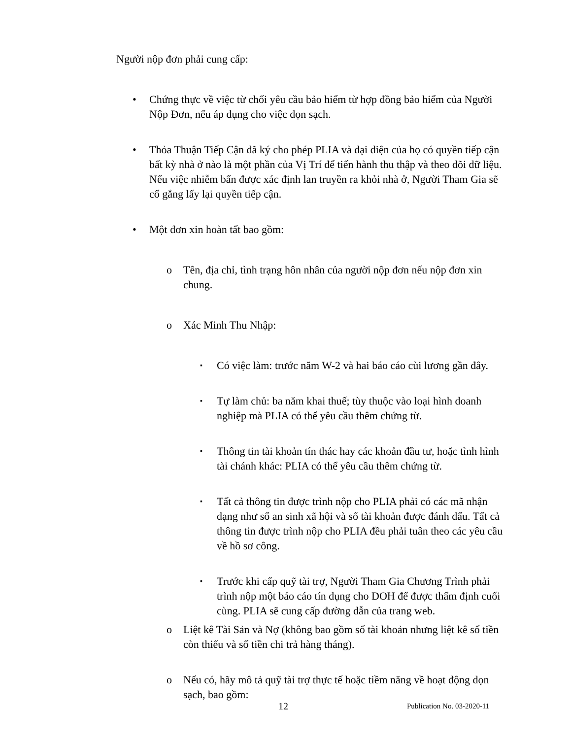Người nộp đơn phải cung cấp:
• Chứng thực về việc từ chối yêu cầu bảo hiểm từ hợp đồng bảo hiểm của Người Nộp Đơn, nếu áp dụng cho việc dọn sạch.
• Thỏa Thuận Tiếp Cận đã ký cho phép PLIA và đại diện của họ có quyền tiếp cận bất kỳ nhà ở nào là một phần của Vị Trí để tiến hành thu thập và theo dõi dữ liệu. Nếu việc nhiễm bẩn được xác định lan truyền ra khỏi nhà ở, Người Tham Gia sẽ cố gắng lấy lại quyền tiếp cận.
• Một đơn xin hoàn tất bao gồm:
o Tên, địa chỉ, tình trạng hôn nhân của người nộp đơn nếu nộp đơn xin chung.
o Xác Minh Thu Nhập:
▪ Có việc làm: trước năm W-2 và hai báo cáo cùi lương gần đây.
▪ Tự làm chủ: ba năm khai thuế; tùy thuộc vào loại hình doanh nghiệp mà PLIA có thể yêu cầu thêm chứng từ.
▪ Thông tin tài khoản tín thác hay các khoản đầu tư, hoặc tình hình tài chánh khác: PLIA có thể yêu cầu thêm chứng từ.
▪ Tất cả thông tin được trình nộp cho PLIA phải có các mã nhận dạng như số an sinh xã hội và số tài khoản được đánh dấu. Tất cả thông tin được trình nộp cho PLIA đều phải tuân theo các yêu cầu về hồ sơ công.
▪ Trước khi cấp quỹ tài trợ, Người Tham Gia Chương Trình phải trình nộp một báo cáo tín dụng cho DOH để được thẩm định cuối cùng. PLIA sẽ cung cấp đường dẫn của trang web.
o Liệt kê Tài Sản và Nợ (không bao gồm số tài khoản nhưng liệt kê số tiền còn thiếu và số tiền chi trả hàng tháng).
o Nếu có, hãy mô tả quỹ tài trợ thực tế hoặc tiềm năng về hoạt động dọn sạch, bao gồm:
12 Publication No. 03-2020-11